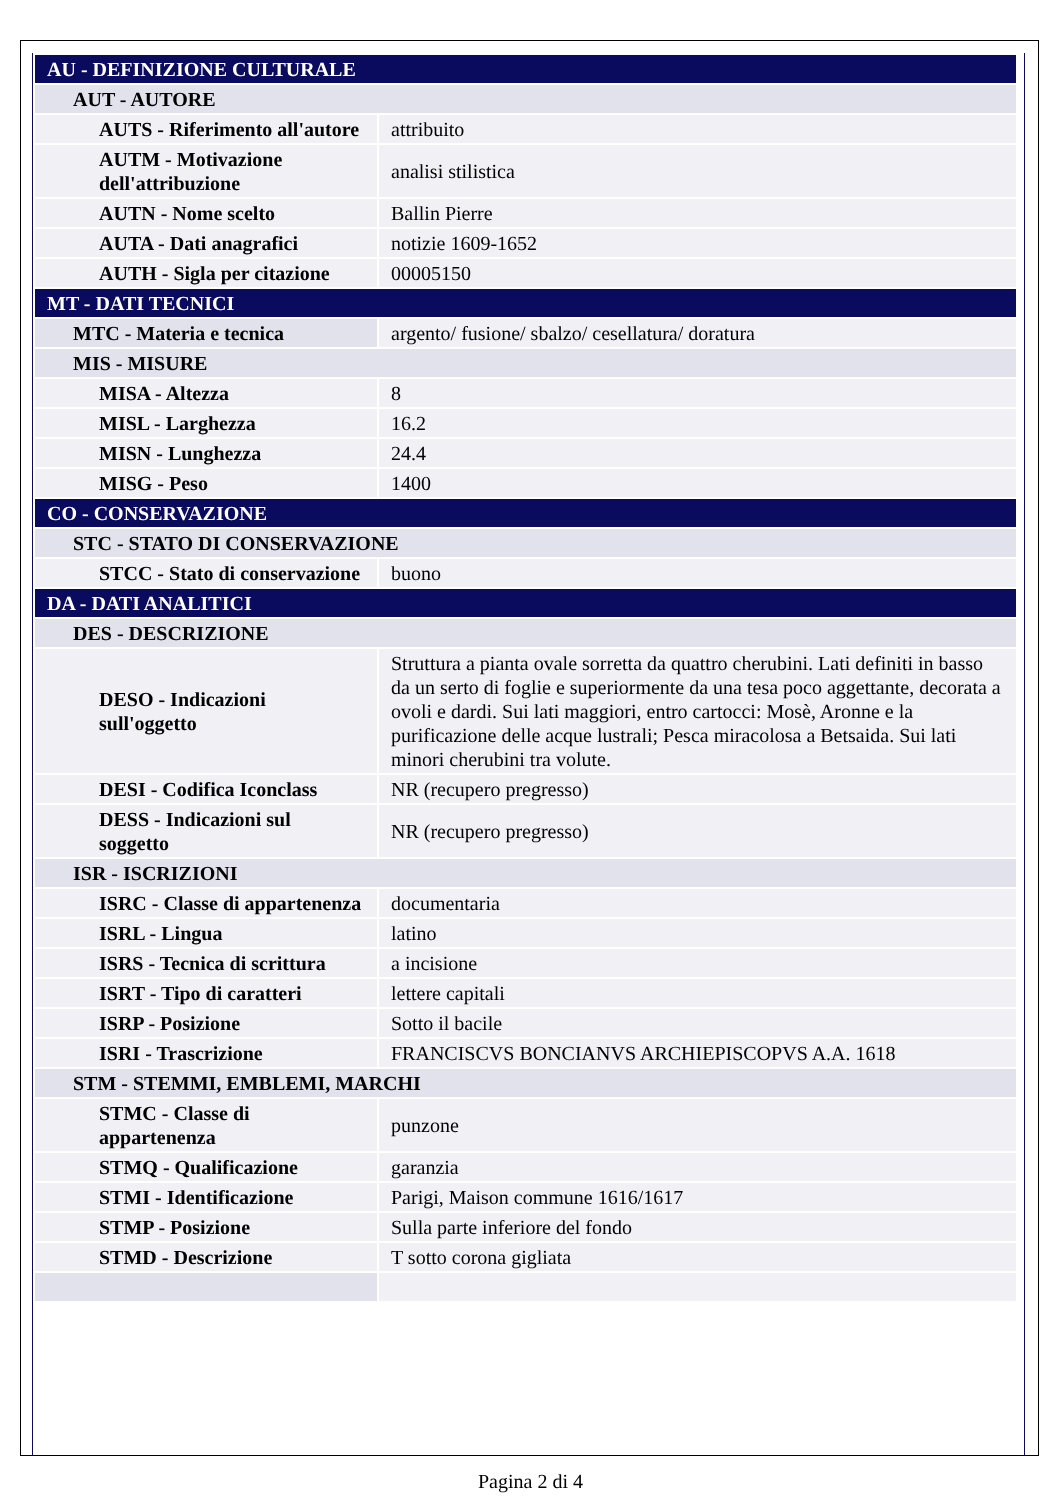| AU - DEFINIZIONE CULTURALE | |
| AUT - AUTORE | |
| AUTS - Riferimento all'autore | attribuito |
| AUTM - Motivazione dell'attribuzione | analisi stilistica |
| AUTN - Nome scelto | Ballin Pierre |
| AUTA - Dati anagrafici | notizie 1609-1652 |
| AUTH - Sigla per citazione | 00005150 |
| MT - DATI TECNICI | |
| MTC - Materia e tecnica | argento/ fusione/ sbalzo/ cesellatura/ doratura |
| MIS - MISURE | |
| MISA - Altezza | 8 |
| MISL - Larghezza | 16.2 |
| MISN - Lunghezza | 24.4 |
| MISG - Peso | 1400 |
| CO - CONSERVAZIONE | |
| STC - STATO DI CONSERVAZIONE | |
| STCC - Stato di conservazione | buono |
| DA - DATI ANALITICI | |
| DES - DESCRIZIONE | |
| DESO - Indicazioni sull'oggetto | Struttura a pianta ovale sorretta da quattro cherubini. Lati definiti in basso da un serto di foglie e superiormente da una tesa poco aggettante, decorata a ovoli e dardi. Sui lati maggiori, entro cartocci: Mosè, Aronne e la purificazione delle acque lustrali; Pesca miracolosa a Betsaida. Sui lati minori cherubini tra volute. |
| DESI - Codifica Iconclass | NR (recupero pregresso) |
| DESS - Indicazioni sul soggetto | NR (recupero pregresso) |
| ISR - ISCRIZIONI | |
| ISRC - Classe di appartenenza | documentaria |
| ISRL - Lingua | latino |
| ISRS - Tecnica di scrittura | a incisione |
| ISRT - Tipo di caratteri | lettere capitali |
| ISRP - Posizione | Sotto il bacile |
| ISRI - Trascrizione | FRANCISCVS BONCIANVS ARCHIEPISCOPVS A.A. 1618 |
| STM - STEMMI, EMBLEMI, MARCHI | |
| STMC - Classe di appartenenza | punzone |
| STMQ - Qualificazione | garanzia |
| STMI - Identificazione | Parigi, Maison commune 1616/1617 |
| STMP - Posizione | Sulla parte inferiore del fondo |
| STMD - Descrizione | T sotto corona gigliata |
Pagina 2 di 4